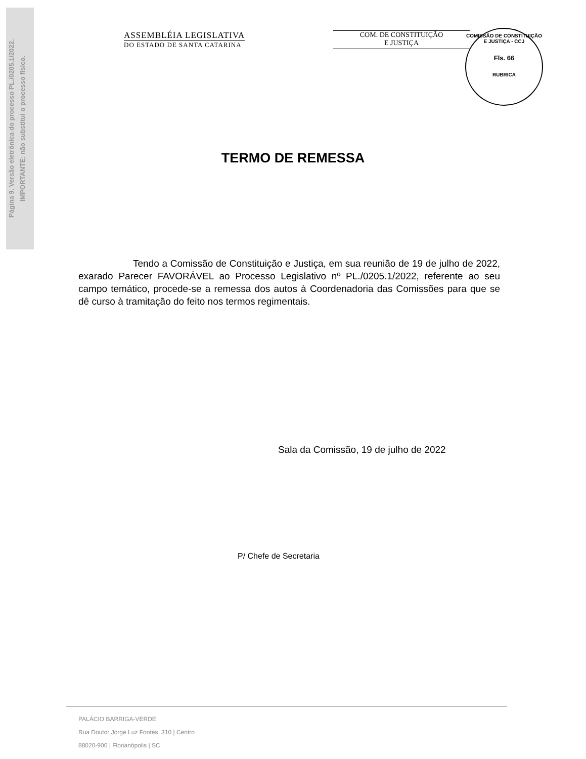Página 9. Versão eletrônica do processo PL./0205.1/2022.
IMPORTANTE: não substitui o processo físico.
ASSEMBLÉIA LEGISLATIVA
DO ESTADO DE SANTA CATARINA
COM. DE CONSTITUIÇÃO
E JUSTIÇA
COMISSÃO DE CONSTITUIÇÃO E JUSTIÇA - CCJ
Fls. 66
RUBRICA
TERMO DE REMESSA
Tendo a Comissão de Constituição e Justiça, em sua reunião de 19 de julho de 2022, exarado Parecer FAVORÁVEL ao Processo Legislativo nº PL./0205.1/2022, referente ao seu campo temático, procede-se a remessa dos autos à Coordenadoria das Comissões para que se dê curso à tramitação do feito nos termos regimentais.
Sala da Comissão, 19 de julho de 2022
P/ Chefe de Secretaria
PALÁCIO BARRIGA-VERDE
Rua Doutor Jorge Luz Fontes, 310 | Centro
88020-900 | Florianópolis | SC